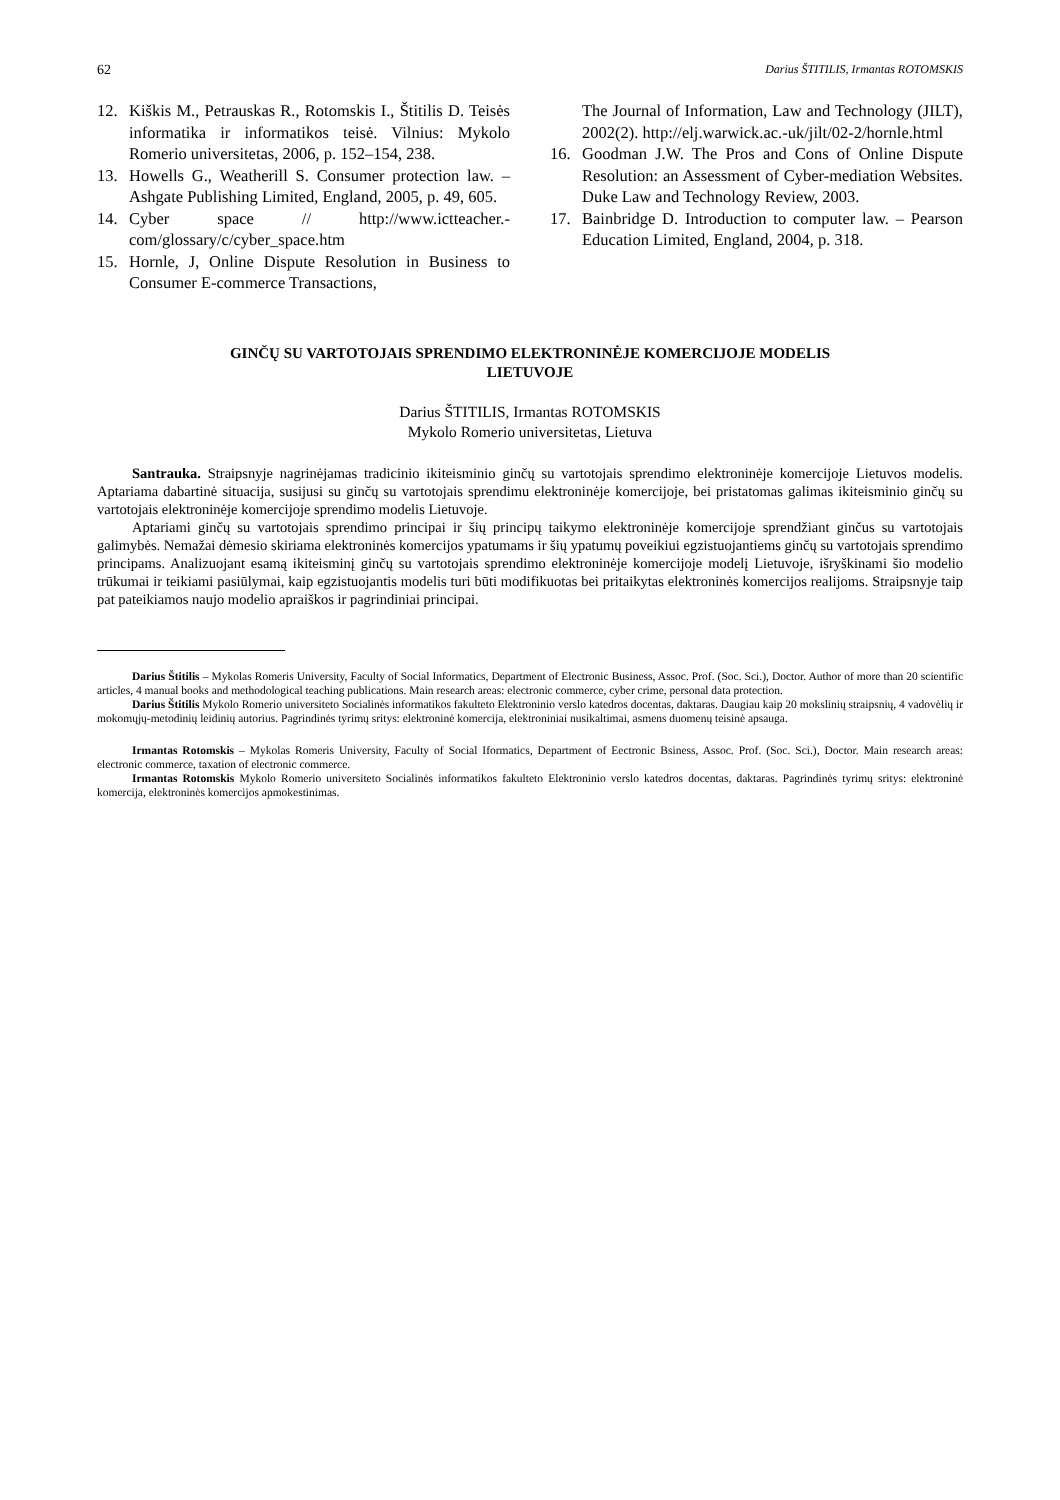62 Darius ŠTITILIS, Irmantas ROTOMSKIS
12. Kiškis M., Petrauskas R., Rotomskis I., Štitilis D. Teisės informatika ir informatikos teisė. Vilnius: Mykolo Romerio universitetas, 2006, p. 152–154, 238.
13. Howells G., Weatherill S. Consumer protection law. – Ashgate Publishing Limited, England, 2005, p. 49, 605.
14. Cyber space // http://www.ictteacher.-com/glossary/c/cyber_space.htm
15. Hornle, J, Online Dispute Resolution in Business to Consumer E-commerce Transactions,
The Journal of Information, Law and Technology (JILT), 2002(2). http://elj.warwick.ac.-uk/jilt/02-2/hornle.html
16. Goodman J.W. The Pros and Cons of Online Dispute Resolution: an Assessment of Cyber-mediation Websites. Duke Law and Technology Review, 2003.
17. Bainbridge D. Introduction to computer law. – Pearson Education Limited, England, 2004, p. 318.
GINČŲ SU VARTOTOJAIS SPRENDIMO ELEKTRONINĖJE KOMERCIJOJE MODELIS
LIETUVOJE
Darius ŠTITILIS, Irmantas ROTOMSKIS
Mykolo Romerio universitetas, Lietuva
Santrauka. Straipsnyje nagrinėjamas tradicinio ikiteisminio ginčų su vartotojais sprendimo elektroninėje komercijoje Lietuvos modelis. Aptariama dabartinė situacija, susijusi su ginčų su vartotojais sprendimu elektroninėje komercijoje, bei pristatomas galimas ikiteisminio ginčų su vartotojais elektroninėje komercijoje sprendimo modelis Lietuvoje.
Aptariami ginčų su vartotojais sprendimo principai ir šių principų taikymo elektroninėje komercijoje sprendžiant ginčus su vartotojais galimybės. Nemažai dėmesio skiriama elektroninės komercijos ypatumams ir šių ypatumų poveikiui egzistuojantiems ginčų su vartotojais sprendimo principams. Analizuojant esamą ikiteisminį ginčų su vartotojais sprendimo elektroninėje komercijoje modelį Lietuvoje, išryškinami šio modelio trūkumai ir teikiami pasiūlymai, kaip egzistuojantis modelis turi būti modifikuotas bei pritaikytas elektroninės komercijos realijoms. Straipsnyje taip pat pateikiamos naujo modelio apraiškos ir pagrindiniai principai.
Darius Štitilis – Mykolas Romeris University, Faculty of Social Informatics, Department of Electronic Business, Assoc. Prof. (Soc. Sci.), Doctor. Author of more than 20 scientific articles, 4 manual books and methodological teaching publications. Main research areas: electronic commerce, cyber crime, personal data protection.
Darius Štitilis Mykolo Romerio universiteto Socialinės informatikos fakulteto Elektroninio verslo katedros docentas, daktaras. Daugiau kaip 20 mokslinių straipsnių, 4 vadovėlių ir mokomųjų-metodinių leidinių autorius. Pagrindinės tyrimų sritys: elektroninė komercija, elektroniniai nusikaltimai, asmens duomenų teisinė apsauga.
Irmantas Rotomskis – Mykolas Romeris University, Faculty of Social Iformatics, Department of Eectronic Bsiness, Assoc. Prof. (Soc. Sci.), Doctor. Main research areas: electronic commerce, taxation of electronic commerce.
Irmantas Rotomskis Mykolo Romerio universiteto Socialinės informatikos fakulteto Elektroninio verslo katedros docentas, daktaras. Pagrindinės tyrimų sritys: elektroninė komercija, elektroninės komercijos apmokestinimas.